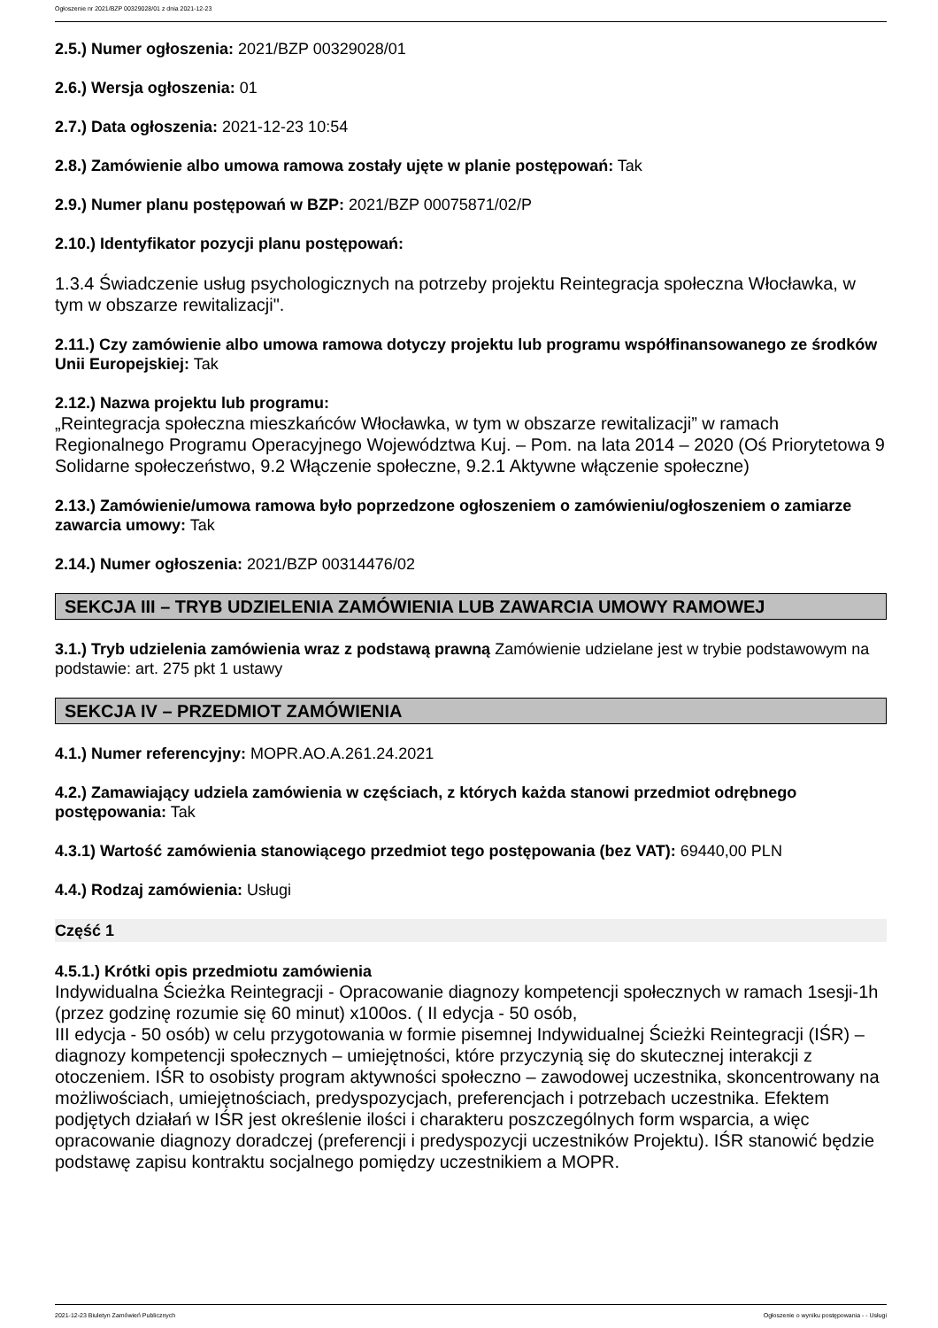Ogłoszenie nr 2021/BZP 00329028/01 z dnia 2021-12-23
2.5.) Numer ogłoszenia: 2021/BZP 00329028/01
2.6.) Wersja ogłoszenia: 01
2.7.) Data ogłoszenia: 2021-12-23 10:54
2.8.) Zamówienie albo umowa ramowa zostały ujęte w planie postępowań: Tak
2.9.) Numer planu postępowań w BZP: 2021/BZP 00075871/02/P
2.10.) Identyfikator pozycji planu postępowań:
1.3.4 Świadczenie usług psychologicznych na potrzeby projektu Reintegracja społeczna Włocławka, w tym w obszarze rewitalizacji".
2.11.) Czy zamówienie albo umowa ramowa dotyczy projektu lub programu współfinansowanego ze środków Unii Europejskiej: Tak
2.12.) Nazwa projektu lub programu:
„Reintegracja społeczna mieszkańców Włocławka, w tym w obszarze rewitalizacji” w ramach Regionalnego Programu Operacyjnego Województwa Kuj. – Pom. na lata 2014 – 2020 (Oś Priorytetowa 9 Solidarne społeczeństwo, 9.2 Włączenie społeczne, 9.2.1 Aktywne włączenie społeczne)
2.13.) Zamówienie/umowa ramowa było poprzedzone ogłoszeniem o zamówieniu/ogłoszeniem o zamiarze zawarcia umowy: Tak
2.14.) Numer ogłoszenia: 2021/BZP 00314476/02
SEKCJA III – TRYB UDZIELENIA ZAMÓWIENIA LUB ZAWARCIA UMOWY RAMOWEJ
3.1.) Tryb udzielenia zamówienia wraz z podstawą prawną Zamówienie udzielane jest w trybie podstawowym na podstawie: art. 275 pkt 1 ustawy
SEKCJA IV – PRZEDMIOT ZAMÓWIENIA
4.1.) Numer referencyjny: MOPR.AO.A.261.24.2021
4.2.) Zamawiający udziela zamówienia w częściach, z których każda stanowi przedmiot odrębnego postępowania: Tak
4.3.1) Wartość zamówienia stanowiącego przedmiot tego postępowania (bez VAT): 69440,00 PLN
4.4.) Rodzaj zamówienia: Usługi
Część 1
4.5.1.) Krótki opis przedmiotu zamówienia
Indywidualna Ścieżka Reintegracji - Opracowanie diagnozy kompetencji społecznych w ramach 1sesji-1h (przez godzinę rozumie się 60 minut) x100os. ( II edycja - 50 osób,
III edycja - 50 osób) w celu przygotowania w formie pisemnej Indywidualnej Ścieżki Reintegracji (IŚR) – diagnozy kompetencji społecznych – umiejętności, które przyczynią się do skutecznej interakcji z otoczeniem. IŚR to osobisty program aktywności społeczno – zawodowej uczestnika, skoncentrowany na możliwościach, umiejętnościach, predyspozycjach, preferencjach i potrzebach uczestnika. Efektem podjętych działań w IŚR jest określenie ilości i charakteru poszczególnych form wsparcia, a więc opracowanie diagnozy doradczej (preferencji i predyspozycji uczestników Projektu). IŚR stanowić będzie podstawę zapisu kontraktu socjalnego pomiędzy uczestnikiem a MOPR.
2021-12-23 Biuletyn Zamówień Publicznych Ogłoszenie o wyniku postępowania - - Usługi